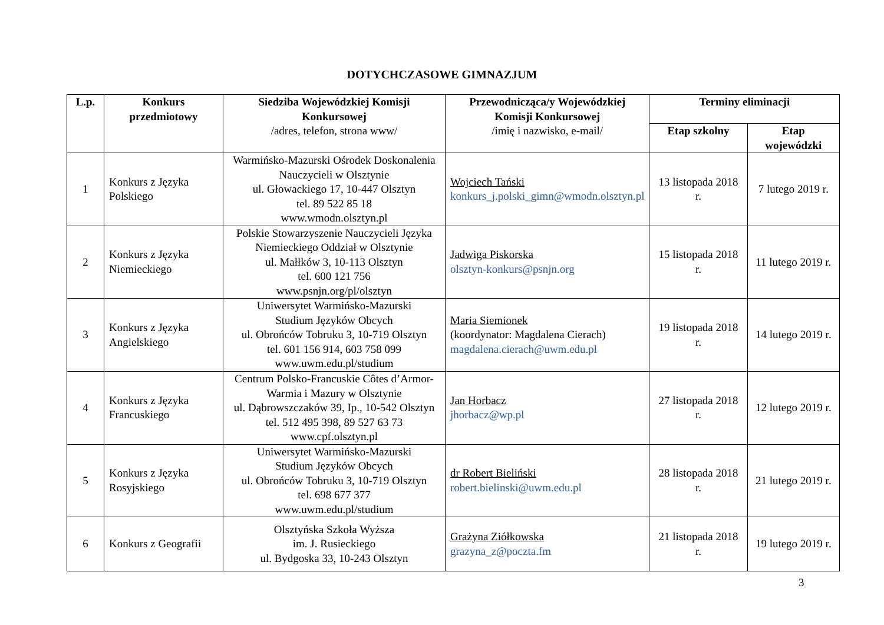DOTYCHCZASOWE GIMNAZJUM
| L.p. | Konkurs przedmiotowy | Siedziba Wojewódzkiej Komisji Konkursowej /adres, telefon, strona www/ | Przewodnicząca/y Wojewódzkiej Komisji Konkursowej /imię i nazwisko, e-mail/ | Terminy eliminacji | |
| --- | --- | --- | --- | --- | --- |
| | | | | Etap szkolny | Etap wojewódzki |
| 1 | Konkurs z Języka Polskiego | Warmińsko-Mazurski Ośrodek Doskonalenia Nauczycieli w Olsztynie ul. Głowackiego 17, 10-447 Olsztyn tel. 89 522 85 18 www.wmodn.olsztyn.pl | Wojciech Tański konkurs_j.polski_gimn@wmodn.olsztyn.pl | 13 listopada 2018 r. | 7 lutego 2019 r. |
| 2 | Konkurs z Języka Niemieckiego | Polskie Stowarzyszenie Nauczycieli Języka Niemieckiego Oddział w Olsztynie ul. Małłków 3, 10-113 Olsztyn tel. 600 121 756 www.psnjn.org/pl/olsztyn | Jadwiga Piskorska olsztyn-konkurs@psnjn.org | 15 listopada 2018 r. | 11 lutego 2019 r. |
| 3 | Konkurs z Języka Angielskiego | Uniwersytet Warmińsko-Mazurski Studium Języków Obcych ul. Obrońców Tobruku 3, 10-719 Olsztyn tel. 601 156 914, 603 758 099 www.uwm.edu.pl/studium | Maria Siemionek (koordynator: Magdalena Cierach) magdalena.cierach@uwm.edu.pl | 19 listopada 2018 r. | 14 lutego 2019 r. |
| 4 | Konkurs z Języka Francuskiego | Centrum Polsko-Francuskie Côtes d’Armor-Warmia i Mazury w Olsztynie ul. Dąbrowszczaków 39, Ip., 10-542 Olsztyn tel. 512 495 398, 89 527 63 73 www.cpf.olsztyn.pl | Jan Horbacz jhorbacz@wp.pl | 27 listopada 2018 r. | 12 lutego 2019 r. |
| 5 | Konkurs z Języka Rosyjskiego | Uniwersytet Warmińsko-Mazurski Studium Języków Obcych ul. Obrońców Tobruku 3, 10-719 Olsztyn tel. 698 677 377 www.uwm.edu.pl/studium | dr Robert Bieliński robert.bielinski@uwm.edu.pl | 28 listopada 2018 r. | 21 lutego 2019 r. |
| 6 | Konkurs z Geografii | Olsztyńska Szkoła Wyższa im. J. Rusieckiego ul. Bydgoska 33, 10-243 Olsztyn | Grażyna Ziółkowska grazyna_z@poczta.fm | 21 listopada 2018 r. | 19 lutego 2019 r. |
3